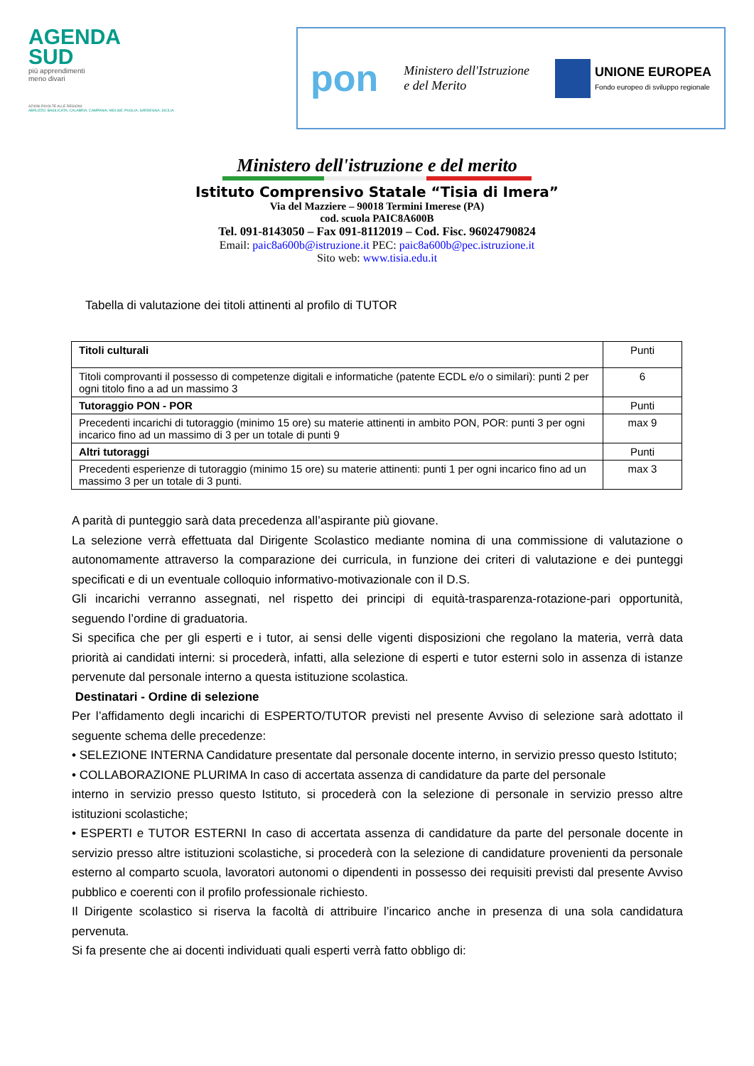AGENDA
SUD
più apprendimenti
meno divari
AZIONI RIVOLTE ALLE REGIONI:
ABRUZZO, BASILICATA, CALABRIA, CAMPANIA, MOLISE, PUGLIA, SARDEGNA, SICILIA
pon Ministero dell'Istruzione
e del Merito
UNIONE EUROPEA
Fondo europeo di sviluppo regionale
Ministero dell'istruzione e del merito
Istituto Comprensivo Statale “Tisia di Imera”
Via del Mazziere – 90018 Termini Imerese (PA)
cod. scuola PAIC8A600B
Tel. 091-8143050 – Fax 091-8112019 – Cod. Fisc. 96024790824
Email: paic8a600b@istruzione.it PEC: paic8a600b@pec.istruzione.it
Sito web: www.tisia.edu.it
Tabella di valutazione dei titoli attinenti al profilo di TUTOR
| Titoli culturali | Punti |
| Titoli comprovanti il possesso di competenze digitali e informatiche (patente ECDL e/o o similari): punti 2 per ogni titolo fino a ad un massimo 3 | 6 |
| Tutoraggio PON - POR | Punti |
| Precedenti incarichi di tutoraggio (minimo 15 ore) su materie attinenti in ambito PON, POR: punti 3 per ogni incarico fino ad un massimo di 3 per un totale di punti 9 | max 9 |
| Altri tutoraggi | Punti |
| Precedenti esperienze di tutoraggio (minimo 15 ore) su materie attinenti: punti 1 per ogni incarico fino ad un massimo 3 per un totale di 3 punti. | max 3 |
A parità di punteggio sarà data precedenza all’aspirante più giovane.
La selezione verrà effettuata dal Dirigente Scolastico mediante nomina di una commissione di valutazione o autonomamente attraverso la comparazione dei curricula, in funzione dei criteri di valutazione e dei punteggi specificati e di un eventuale colloquio informativo-motivazionale con il D.S.
Gli incarichi verranno assegnati, nel rispetto dei principi di equità-trasparenza-rotazione-pari opportunità, seguendo l’ordine di graduatoria.
Si specifica che per gli esperti e i tutor, ai sensi delle vigenti disposizioni che regolano la materia, verrà data priorità ai candidati interni: si procederà, infatti, alla selezione di esperti e tutor esterni solo in assenza di istanze pervenute dal personale interno a questa istituzione scolastica.
Destinatari - Ordine di selezione
Per l’affidamento degli incarichi di ESPERTO/TUTOR previsti nel presente Avviso di selezione sarà adottato il seguente schema delle precedenze:
• SELEZIONE INTERNA Candidature presentate dal personale docente interno, in servizio presso questo Istituto;
• COLLABORAZIONE PLURIMA In caso di accertata assenza di candidature da parte del personale
interno in servizio presso questo Istituto, si procederà con la selezione di personale in servizio presso altre istituzioni scolastiche;
• ESPERTI e TUTOR ESTERNI In caso di accertata assenza di candidature da parte del personale docente in servizio presso altre istituzioni scolastiche, si procederà con la selezione di candidature provenienti da personale esterno al comparto scuola, lavoratori autonomi o dipendenti in possesso dei requisiti previsti dal presente Avviso pubblico e coerenti con il profilo professionale richiesto.
Il Dirigente scolastico si riserva la facoltà di attribuire l’incarico anche in presenza di una sola candidatura pervenuta.
Si fa presente che ai docenti individuati quali esperti verrà fatto obbligo di: